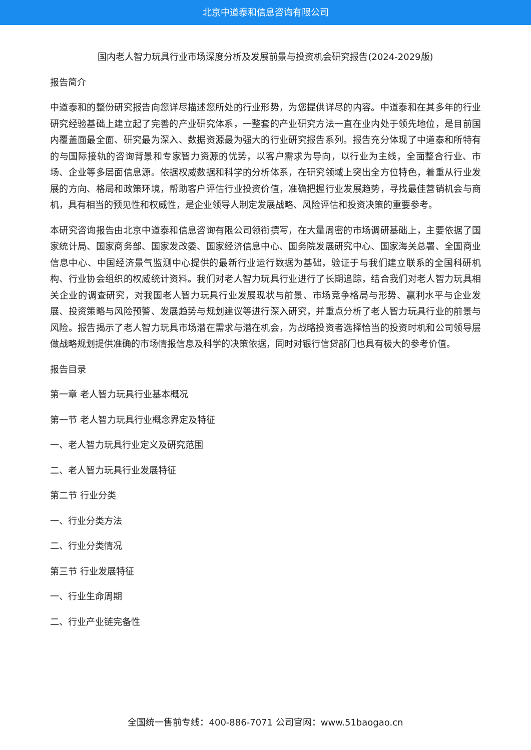北京中道泰和信息咨询有限公司
国内老人智力玩具行业市场深度分析及发展前景与投资机会研究报告(2024-2029版)
报告简介
中道泰和的整份研究报告向您详尽描述您所处的行业形势，为您提供详尽的内容。中道泰和在其多年的行业研究经验基础上建立起了完善的产业研究体系，一整套的产业研究方法一直在业内处于领先地位，是目前国内覆盖面最全面、研究最为深入、数据资源最为强大的行业研究报告系列。报告充分体现了中道泰和所特有的与国际接轨的咨询背景和专家智力资源的优势，以客户需求为导向，以行业为主线，全面整合行业、市场、企业等多层面信息源。依据权威数据和科学的分析体系，在研究领域上突出全方位特色，着重从行业发展的方向、格局和政策环境，帮助客户评估行业投资价值，准确把握行业发展趋势，寻找最佳营销机会与商机，具有相当的预见性和权威性，是企业领导人制定发展战略、风险评估和投资决策的重要参考。
本研究咨询报告由北京中道泰和信息咨询有限公司领衔撰写，在大量周密的市场调研基础上，主要依据了国家统计局、国家商务部、国家发改委、国家经济信息中心、国务院发展研究中心、国家海关总署、全国商业信息中心、中国经济景气监测中心提供的最新行业运行数据为基础，验证于与我们建立联系的全国科研机构、行业协会组织的权威统计资料。我们对老人智力玩具行业进行了长期追踪，结合我们对老人智力玩具相关企业的调查研究，对我国老人智力玩具行业发展现状与前景、市场竞争格局与形势、赢利水平与企业发展、投资策略与风险预警、发展趋势与规划建议等进行深入研究，并重点分析了老人智力玩具行业的前景与风险。报告揭示了老人智力玩具市场潜在需求与潜在机会，为战略投资者选择恰当的投资时机和公司领导层做战略规划提供准确的市场情报信息及科学的决策依据，同时对银行信贷部门也具有极大的参考价值。
报告目录
第一章 老人智力玩具行业基本概况
第一节 老人智力玩具行业概念界定及特征
一、老人智力玩具行业定义及研究范围
二、老人智力玩具行业发展特征
第二节 行业分类
一、行业分类方法
二、行业分类情况
第三节 行业发展特征
一、行业生命周期
二、行业产业链完备性
全国统一售前专线：400-886-7071 公司官网：www.51baogao.cn